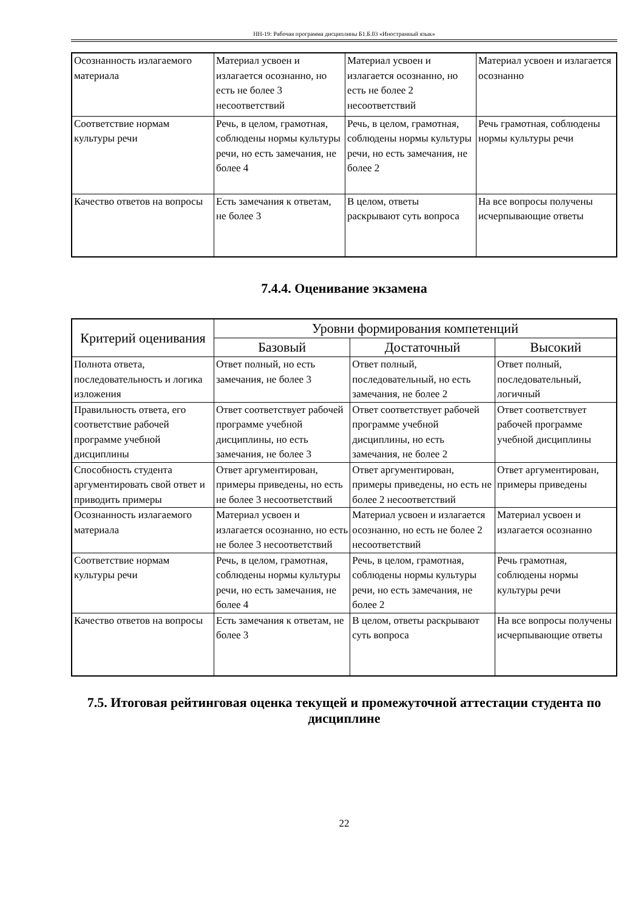НН-19: Рабочая программа дисциплины Б1.Б.03 «Иностранный язык»
| Осознанность излагаемого материала | Материал усвоен и излагается осознанно, но есть не более 3 несоответствий | Материал усвоен и излагается осознанно, но есть не более 2 несоответствий | Материал усвоен и излагается осознанно |
| Соответствие нормам культуры речи | Речь, в целом, грамотная, соблюдены нормы культуры речи, но есть замечания, не более 4 | Речь, в целом, грамотная, соблюдены нормы культуры речи, но есть замечания, не более 2 | Речь грамотная, соблюдены нормы культуры речи |
| Качество ответов на вопросы | Есть замечания к ответам, не более 3 | В целом, ответы раскрывают суть вопроса | На все вопросы получены исчерпывающие ответы |
7.4.4. Оценивание экзамена
| Критерий оценивания | Уровни формирования компетенций | | |
| --- | --- | --- | --- |
| | Базовый | Достаточный | Высокий |
| Полнота ответа, последовательность и логика изложения | Ответ полный, но есть замечания, не более 3 | Ответ полный, последовательный, но есть замечания, не более 2 | Ответ полный, последовательный, логичный |
| Правильность ответа, его соответствие рабочей программе учебной дисциплины | Ответ соответствует рабочей программе учебной дисциплины, но есть замечания, не более 3 | Ответ соответствует рабочей программе учебной дисциплины, но есть замечания, не более 2 | Ответ соответствует рабочей программе учебной дисциплины |
| Способность студента аргументировать свой ответ и приводить примеры | Ответ аргументирован, примеры приведены, но есть не более 3 несоответствий | Ответ аргументирован, примеры приведены, но есть не более 2 несоответствий | Ответ аргументирован, примеры приведены |
| Осознанность излагаемого материала | Материал усвоен и излагается осознанно, но есть не более 3 несоответствий | Материал усвоен и излагается осознанно, но есть не более 2 несоответствий | Материал усвоен и излагается осознанно |
| Соответствие нормам культуры речи | Речь, в целом, грамотная, соблюдены нормы культуры речи, но есть замечания, не более 4 | Речь, в целом, грамотная, соблюдены нормы культуры речи, но есть замечания, не более 2 | Речь грамотная, соблюдены нормы культуры речи |
| Качество ответов на вопросы | Есть замечания к ответам, не более 3 | В целом, ответы раскрывают суть вопроса | На все вопросы получены исчерпывающие ответы |
7.5. Итоговая рейтинговая оценка текущей и промежуточной аттестации студента по дисциплине
22